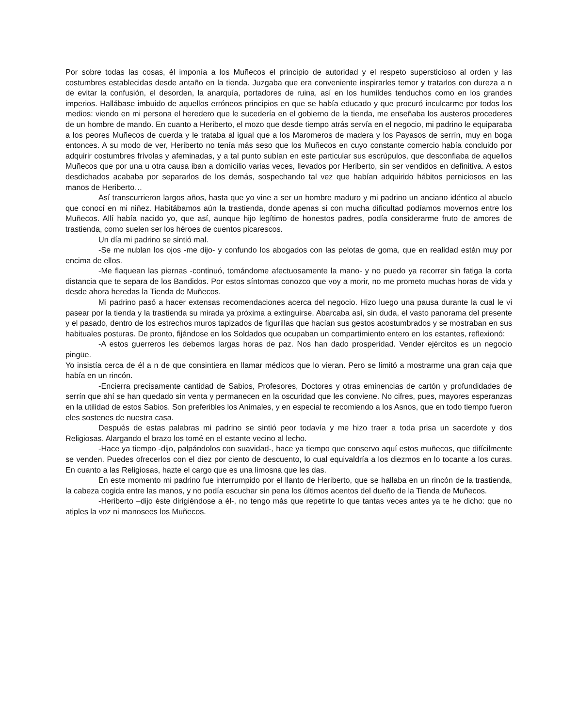Por sobre todas las cosas, él imponía a los Muñecos el principio de autoridad y el respeto supersticioso al orden y las costumbres establecidas desde antaño en la tienda. Juzgaba que era conveniente inspirarles temor y tratarlos con dureza a n de evitar la confusión, el desorden, la anarquía, portadores de ruina, así en los humildes tenduchos como en los grandes imperios. Hallábase imbuido de aquellos erróneos principios en que se había educado y que procuró inculcarme por todos los medios: viendo en mi persona el heredero que le sucedería en el gobierno de la tienda, me enseñaba los austeros procederes de un hombre de mando. En cuanto a Heriberto, el mozo que desde tiempo atrás servía en el negocio, mi padrino le equiparaba a los peores Muñecos de cuerda y le trataba al igual que a los Maromeros de madera y los Payasos de serrín, muy en boga entonces. A su modo de ver, Heriberto no tenía más seso que los Muñecos en cuyo constante comercio había concluido por adquirir costumbres frívolas y afeminadas, y a tal punto subían en este particular sus escrúpulos, que desconfiaba de aquellos Muñecos que por una u otra causa iban a domicilio varias veces, llevados por Heriberto, sin ser vendidos en definitiva. A estos desdichados acababa por separarlos de los demás, sospechando tal vez que habían adquirido hábitos perniciosos en las manos de Heriberto…
Así transcurrieron largos años, hasta que yo vine a ser un hombre maduro y mi padrino un anciano idéntico al abuelo que conocí en mi niñez. Habitábamos aún la trastienda, donde apenas si con mucha dificultad podíamos movernos entre los Muñecos. Allí había nacido yo, que así, aunque hijo legítimo de honestos padres, podía considerarme fruto de amores de trastienda, como suelen ser los héroes de cuentos picarescos.
Un día mi padrino se sintió mal.
-Se me nublan los ojos -me dijo- y confundo los abogados con las pelotas de goma, que en realidad están muy por encima de ellos.
-Me flaquean las piernas -continuó, tomándome afectuosamente la mano- y no puedo ya recorrer sin fatiga la corta distancia que te separa de los Bandidos. Por estos síntomas conozco que voy a morir, no me prometo muchas horas de vida y desde ahora heredas la Tienda de Muñecos.
Mi padrino pasó a hacer extensas recomendaciones acerca del negocio. Hizo luego una pausa durante la cual le vi pasear por la tienda y la trastienda su mirada ya próxima a extinguirse. Abarcaba así, sin duda, el vasto panorama del presente y el pasado, dentro de los estrechos muros tapizados de figurillas que hacían sus gestos acostumbrados y se mostraban en sus habituales posturas. De pronto, fijándose en los Soldados que ocupaban un compartimiento entero en los estantes, reflexionó:
-A estos guerreros les debemos largas horas de paz. Nos han dado prosperidad. Vender ejércitos es un negocio pingüe.
Yo insistía cerca de él a n de que consintiera en llamar médicos que lo vieran. Pero se limitó a mostrarme una gran caja que había en un rincón.
-Encierra precisamente cantidad de Sabios, Profesores, Doctores y otras eminencias de cartón y profundidades de serrín que ahí se han quedado sin venta y permanecen en la oscuridad que les conviene. No cifres, pues, mayores esperanzas en la utilidad de estos Sabios. Son preferibles los Animales, y en especial te recomiendo a los Asnos, que en todo tiempo fueron eles sostenes de nuestra casa.
Después de estas palabras mi padrino se sintió peor todavía y me hizo traer a toda prisa un sacerdote y dos Religiosas. Alargando el brazo los tomé en el estante vecino al lecho.
-Hace ya tiempo -dijo, palpándolos con suavidad-, hace ya tiempo que conservo aquí estos muñecos, que difícilmente se venden. Puedes ofrecerlos con el diez por ciento de descuento, lo cual equivaldría a los diezmos en lo tocante a los curas. En cuanto a las Religiosas, hazte el cargo que es una limosna que les das.
En este momento mi padrino fue interrumpido por el llanto de Heriberto, que se hallaba en un rincón de la trastienda, la cabeza cogida entre las manos, y no podía escuchar sin pena los últimos acentos del dueño de la Tienda de Muñecos.
-Heriberto –dijo éste dirigiéndose a él-, no tengo más que repetirte lo que tantas veces antes ya te he dicho: que no atiples la voz ni manosees los Muñecos.